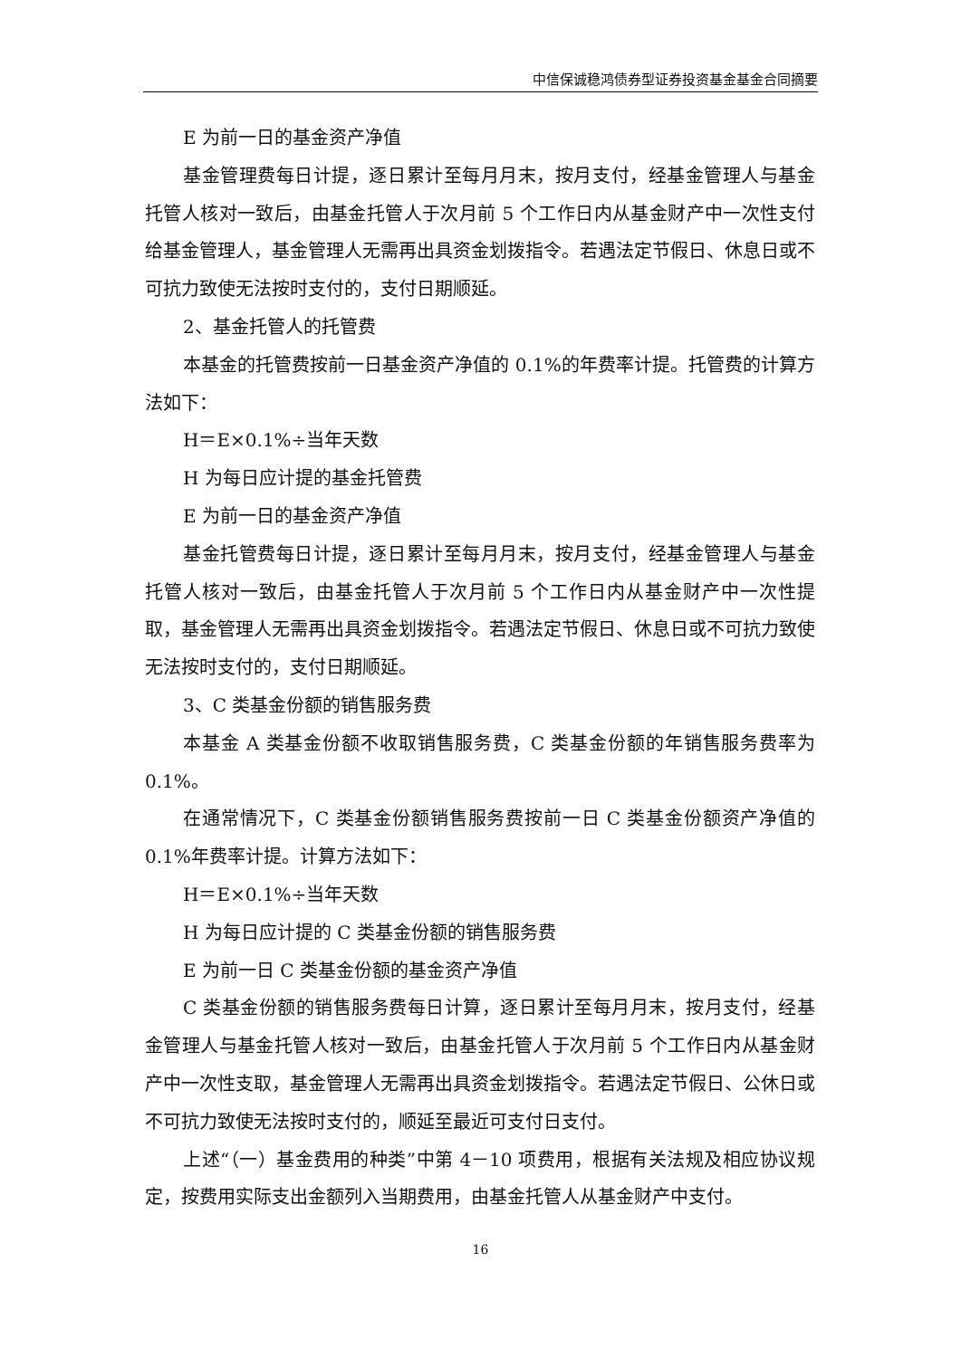中信保诚稳鸿债券型证券投资基金基金合同摘要
E 为前一日的基金资产净值
基金管理费每日计提，逐日累计至每月月末，按月支付，经基金管理人与基金托管人核对一致后，由基金托管人于次月前 5 个工作日内从基金财产中一次性支付给基金管理人，基金管理人无需再出具资金划拨指令。若遇法定节假日、休息日或不可抗力致使无法按时支付的，支付日期顺延。
2、基金托管人的托管费
本基金的托管费按前一日基金资产净值的 0.1%的年费率计提。托管费的计算方法如下：
H＝E×0.1%÷当年天数
H 为每日应计提的基金托管费
E 为前一日的基金资产净值
基金托管费每日计提，逐日累计至每月月末，按月支付，经基金管理人与基金托管人核对一致后，由基金托管人于次月前 5 个工作日内从基金财产中一次性提取，基金管理人无需再出具资金划拨指令。若遇法定节假日、休息日或不可抗力致使无法按时支付的，支付日期顺延。
3、C 类基金份额的销售服务费
本基金 A 类基金份额不收取销售服务费，C 类基金份额的年销售服务费率为 0.1%。
在通常情况下，C 类基金份额销售服务费按前一日 C 类基金份额资产净值的 0.1%年费率计提。计算方法如下：
H＝E×0.1%÷当年天数
H 为每日应计提的 C 类基金份额的销售服务费
E 为前一日 C 类基金份额的基金资产净值
C 类基金份额的销售服务费每日计算，逐日累计至每月月末，按月支付，经基金管理人与基金托管人核对一致后，由基金托管人于次月前 5 个工作日内从基金财产中一次性支取，基金管理人无需再出具资金划拨指令。若遇法定节假日、公休日或不可抗力致使无法按时支付的，顺延至最近可支付日支付。
上述“（一）基金费用的种类”中第 4－10 项费用，根据有关法规及相应协议规定，按费用实际支出金额列入当期费用，由基金托管人从基金财产中支付。
16